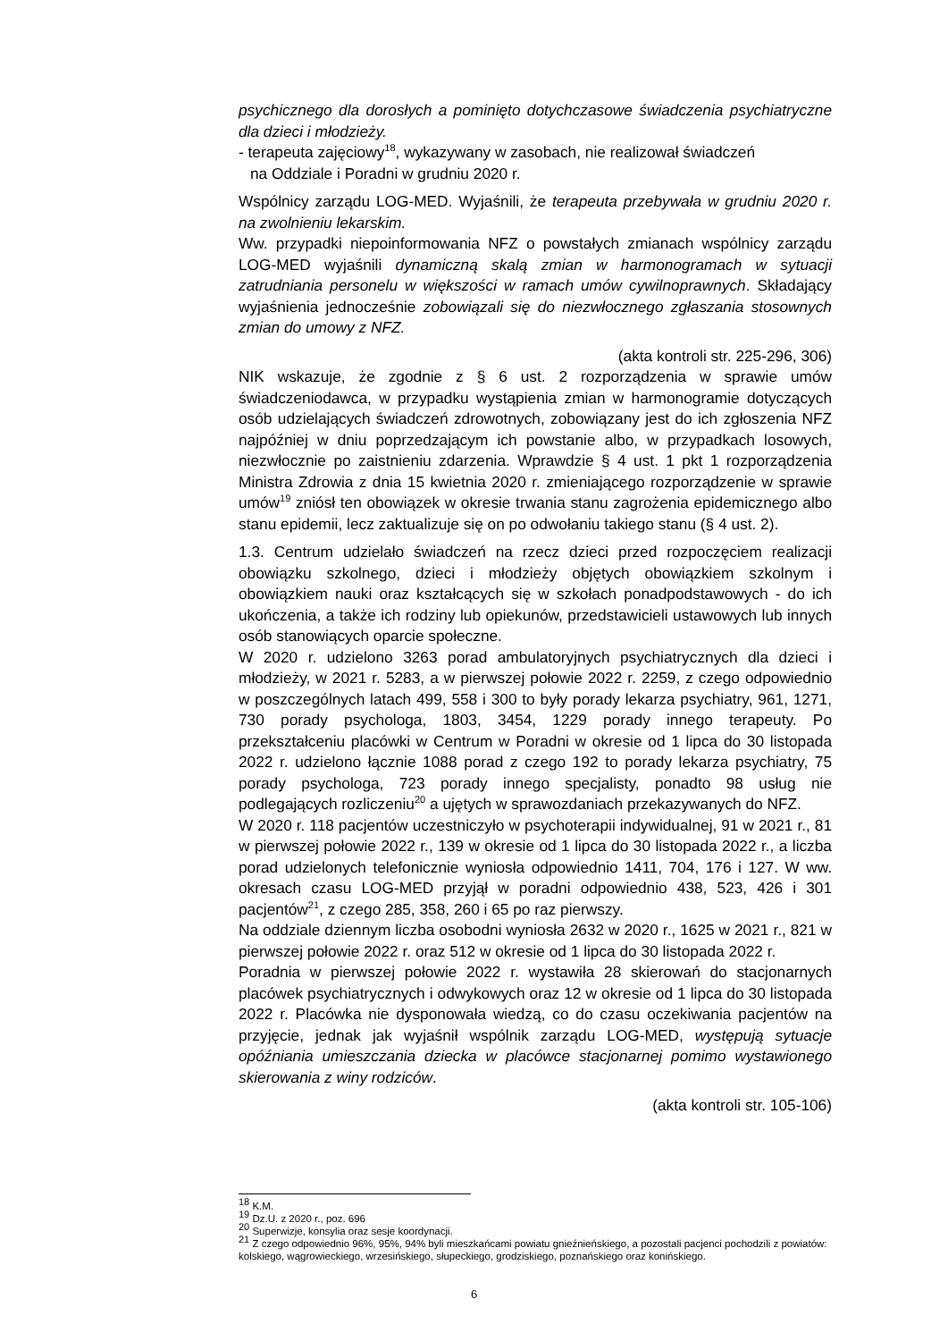psychicznego dla dorosłych a pominięto dotychczasowe świadczenia psychiatryczne dla dzieci i młodzieży.
- terapeuta zajęciowy<sup>18</sup>, wykazywany w zasobach, nie realizował świadczeń
na Oddziale i Poradni w grudniu 2020 r.
Wspólnicy zarządu LOG-MED. Wyjaśnili, że terapeuta przebywała w grudniu 2020 r. na zwolnieniu lekarskim.
Ww. przypadki niepoinformowania NFZ o powstałych zmianach wspólnicy zarządu LOG-MED wyjaśnili dynamiczną skalą zmian w harmonogramach w sytuacji zatrudniania personelu w większości w ramach umów cywilnoprawnych. Składający wyjaśnienia jednocześnie zobowiązali się do niezwłocznego zgłaszania stosownych zmian do umowy z NFZ.
(akta kontroli str. 225-296, 306)
NIK wskazuje, że zgodnie z § 6 ust. 2 rozporządzenia w sprawie umów świadczeniodawca, w przypadku wystąpienia zmian w harmonogramie dotyczących osób udzielających świadczeń zdrowotnych, zobowiązany jest do ich zgłoszenia NFZ najpóźniej w dniu poprzedzającym ich powstanie albo, w przypadkach losowych, niezwłocznie po zaistnieniu zdarzenia. Wprawdzie § 4 ust. 1 pkt 1 rozporządzenia Ministra Zdrowia z dnia 15 kwietnia 2020 r. zmieniającego rozporządzenie w sprawie umów<sup>19</sup> zniósł ten obowiązek w okresie trwania stanu zagrożenia epidemicznego albo stanu epidemii, lecz zaktualizuje się on po odwołaniu takiego stanu (§ 4 ust. 2).
1.3. Centrum udzielało świadczeń na rzecz dzieci przed rozpoczęciem realizacji obowiązku szkolnego, dzieci i młodzieży objętych obowiązkiem szkolnym i obowiązkiem nauki oraz kształcących się w szkołach ponadpodstawowych - do ich ukończenia, a także ich rodziny lub opiekunów, przedstawicieli ustawowych lub innych osób stanowiących oparcie społeczne.
W 2020 r. udzielono 3263 porad ambulatoryjnych psychiatrycznych dla dzieci i młodzieży, w 2021 r. 5283, a w pierwszej połowie 2022 r. 2259, z czego odpowiednio w poszczególnych latach 499, 558 i 300 to były porady lekarza psychiatry, 961, 1271, 730 porady psychologa, 1803, 3454, 1229 porady innego terapeuty. Po przekształceniu placówki w Centrum w Poradni w okresie od 1 lipca do 30 listopada 2022 r. udzielono łącznie 1088 porad z czego 192 to porady lekarza psychiatry, 75 porady psychologa, 723 porady innego specjalisty, ponadto 98 usług nie podlegających rozliczeniu<sup>20</sup> a ujętych w sprawozdaniach przekazywanych do NFZ.
W 2020 r. 118 pacjentów uczestniczyło w psychoterapii indywidualnej, 91 w 2021 r., 81 w pierwszej połowie 2022 r., 139 w okresie od 1 lipca do 30 listopada 2022 r., a liczba porad udzielonych telefonicznie wyniosła odpowiednio 1411, 704, 176 i 127. W ww. okresach czasu LOG-MED przyjął w poradni odpowiednio 438, 523, 426 i 301 pacjentów<sup>21</sup>, z czego 285, 358, 260 i 65 po raz pierwszy.
Na oddziale dziennym liczba osobodni wyniosła 2632 w 2020 r., 1625 w 2021 r., 821 w pierwszej połowie 2022 r. oraz 512 w okresie od 1 lipca do 30 listopada 2022 r.
Poradnia w pierwszej połowie 2022 r. wystawiła 28 skierowań do stacjonarnych placówek psychiatrycznych i odwykowych oraz 12 w okresie od 1 lipca do 30 listopada 2022 r. Placówka nie dysponowała wiedzą, co do czasu oczekiwania pacjentów na przyjęcie, jednak jak wyjaśnił wspólnik zarządu LOG-MED, występują sytuacje opóźniania umieszczania dziecka w placówce stacjonarnej pomimo wystawionego skierowania z winy rodziców.
(akta kontroli str. 105-106)
<sup>18</sup> K.M.
<sup>19</sup> Dz.U. z 2020 r., poz. 696
<sup>20</sup> Superwizje, konsylia oraz sesje koordynacji.
<sup>21</sup> Z czego odpowiednio 96%, 95%, 94% byli mieszkańcami powiatu gnieźnieńskiego, a pozostali pacjenci pochodzili z powiatów: kolskiego, wągrowieckiego, wrzesińskiego, słupeckiego, grodziskiego, poznańskiego oraz konińskiego.
6